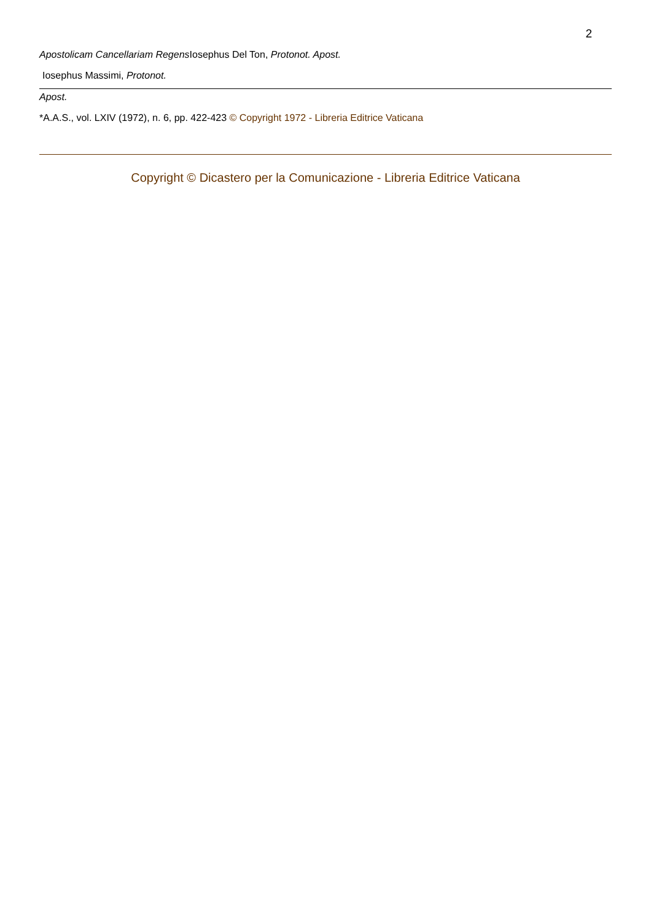2
Apostolicam Cancellariam Regens Iosephus Del Ton, Protonot. Apost.
Iosephus Massimi, Protonot.
Apost.
*A.A.S., vol. LXIV (1972), n. 6, pp. 422-423 © Copyright 1972 - Libreria Editrice Vaticana
Copyright © Dicastero per la Comunicazione - Libreria Editrice Vaticana